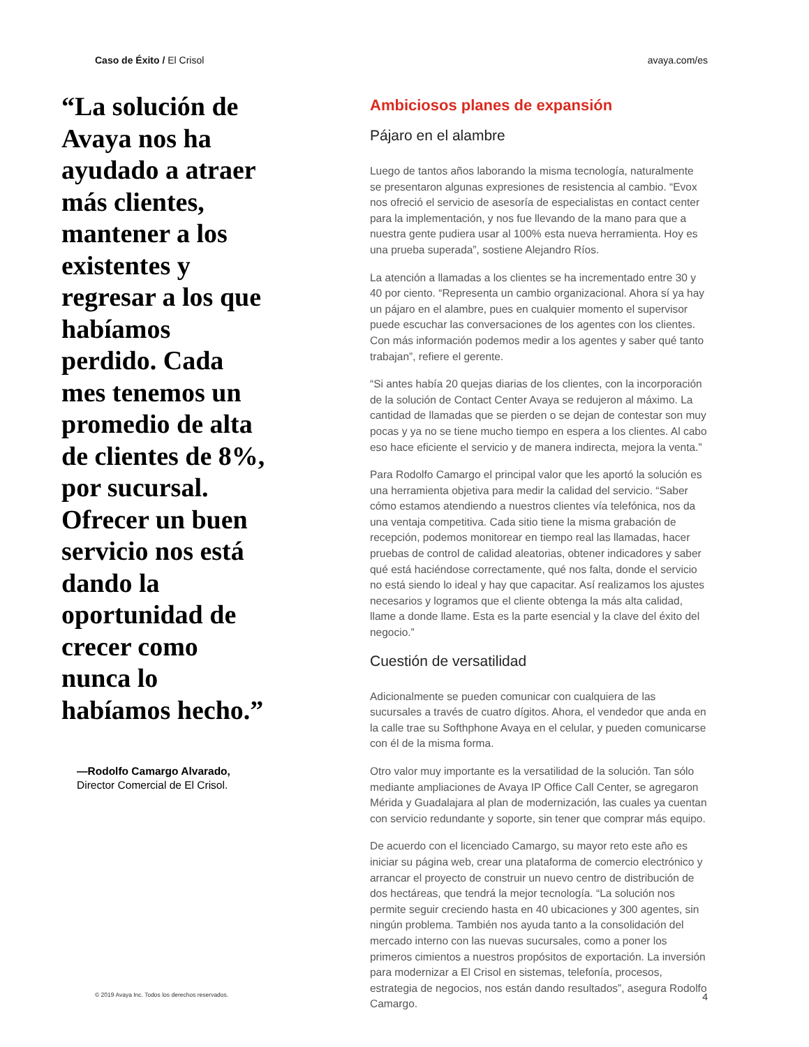Caso de Éxito / El Crisol avaya.com/es
“La solución de Avaya nos ha ayudado a atraer más clientes, mantener a los existentes y regresar a los que habíamos perdido. Cada mes tenemos un promedio de alta de clientes de 8%, por sucursal. Ofrecer un buen servicio nos está dando la oportunidad de crecer como nunca lo habíamos hecho.”
—Rodolfo Camargo Alvarado,
Director Comercial de El Crisol.
Ambiciosos planes de expansión
Pájaro en el alambre
Luego de tantos años laborando la misma tecnología, naturalmente se presentaron algunas expresiones de resistencia al cambio. “Evox nos ofreció el servicio de asesoría de especialistas en contact center para la implementación, y nos fue llevando de la mano para que a nuestra gente pudiera usar al 100% esta nueva herramienta. Hoy es una prueba superada”, sostiene Alejandro Ríos.
La atención a llamadas a los clientes se ha incrementado entre 30 y 40 por ciento. “Representa un cambio organizacional. Ahora sí ya hay un pájaro en el alambre, pues en cualquier momento el supervisor puede escuchar las conversaciones de los agentes con los clientes. Con más información podemos medir a los agentes y saber qué tanto trabajan”, refiere el gerente.
“Si antes había 20 quejas diarias de los clientes, con la incorporación de la solución de Contact Center Avaya se redujeron al máximo. La cantidad de llamadas que se pierden o se dejan de contestar son muy pocas y ya no se tiene mucho tiempo en espera a los clientes. Al cabo eso hace eficiente el servicio y de manera indirecta, mejora la venta.”
Para Rodolfo Camargo el principal valor que les aportó la solución es una herramienta objetiva para medir la calidad del servicio. “Saber cómo estamos atendiendo a nuestros clientes vía telefónica, nos da una ventaja competitiva. Cada sitio tiene la misma grabación de recepción, podemos monitorear en tiempo real las llamadas, hacer pruebas de control de calidad aleatorias, obtener indicadores y saber qué está haciéndose correctamente, qué nos falta, donde el servicio no está siendo lo ideal y hay que capacitar. Así realizamos los ajustes necesarios y logramos que el cliente obtenga la más alta calidad, llame a donde llame. Esta es la parte esencial y la clave del éxito del negocio.”
Cuestión de versatilidad
Adicionalmente se pueden comunicar con cualquiera de las sucursales a través de cuatro dígitos. Ahora, el vendedor que anda en la calle trae su Softhphone Avaya en el celular, y pueden comunicarse con él de la misma forma.
Otro valor muy importante es la versatilidad de la solución. Tan sólo mediante ampliaciones de Avaya IP Office Call Center, se agregaron Mérida y Guadalajara al plan de modernización, las cuales ya cuentan con servicio redundante y soporte, sin tener que comprar más equipo.
De acuerdo con el licenciado Camargo, su mayor reto este año es iniciar su página web, crear una plataforma de comercio electrónico y arrancar el proyecto de construir un nuevo centro de distribución de dos hectáreas, que tendrá la mejor tecnología. “La solución nos permite seguir creciendo hasta en 40 ubicaciones y 300 agentes, sin ningún problema. También nos ayuda tanto a la consolidación del mercado interno con las nuevas sucursales, como a poner los primeros cimientos a nuestros propósitos de exportación. La inversión para modernizar a El Crisol en sistemas, telefonía, procesos, estrategia de negocios, nos están dando resultados”, asegura Rodolfo Camargo.
© 2019 Avaya Inc. Todos los derechos reservados. 4